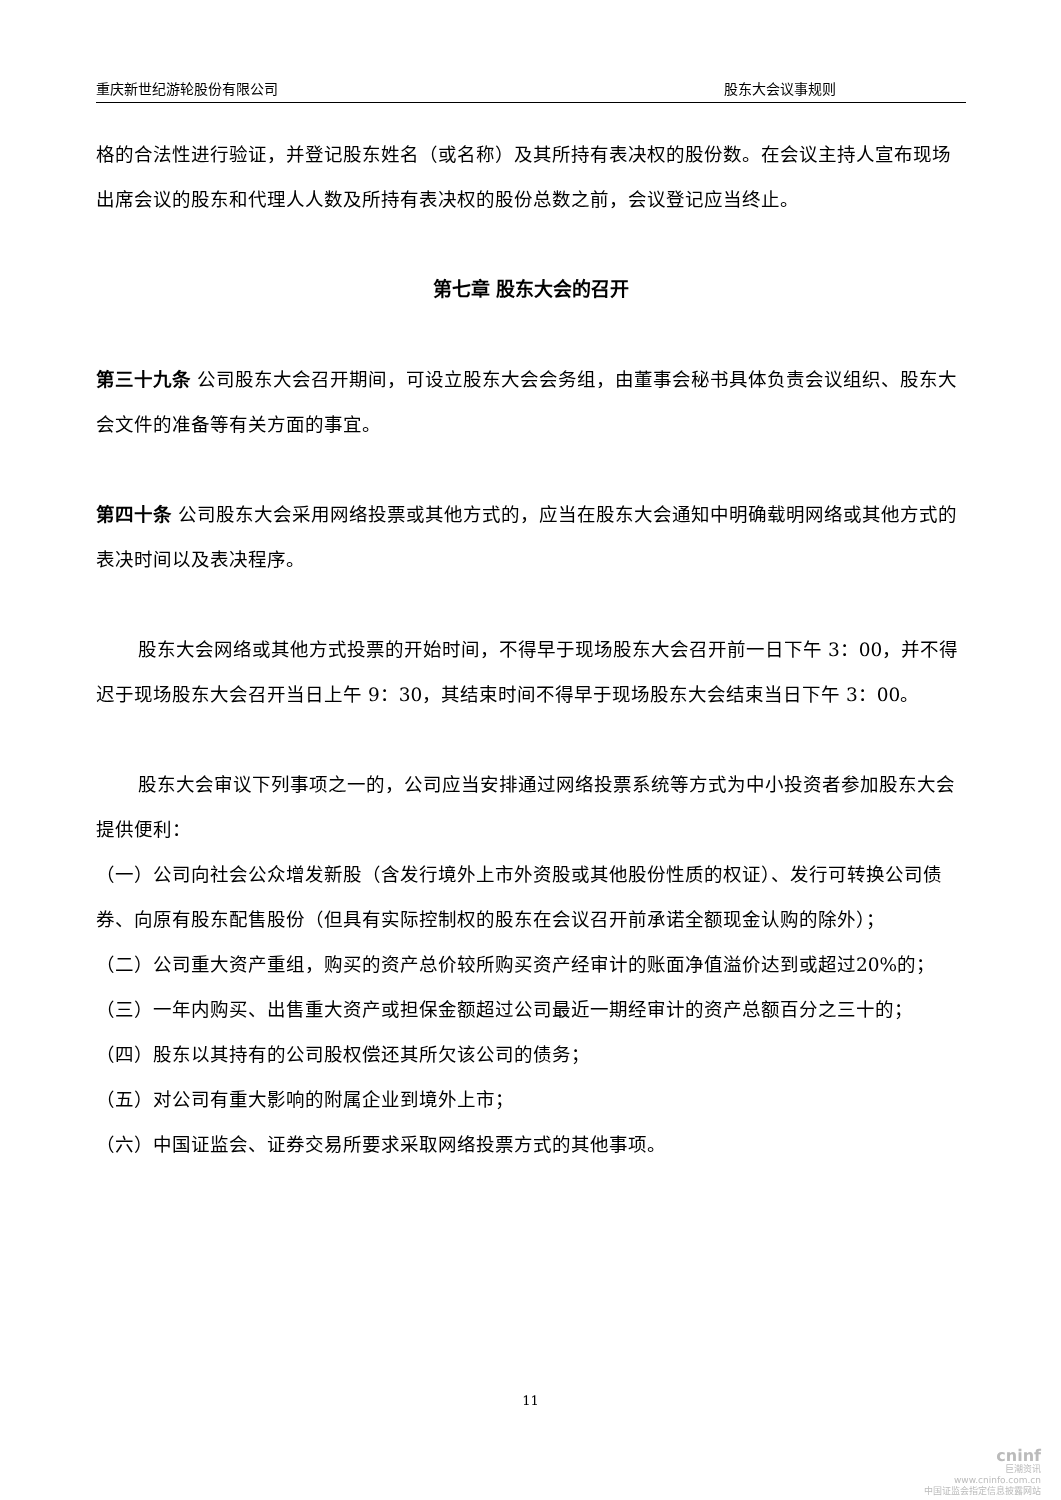重庆新世纪游轮股份有限公司 股东大会议事规则
格的合法性进行验证，并登记股东姓名（或名称）及其所持有表决权的股份数。在会议主持人宣布现场出席会议的股东和代理人人数及所持有表决权的股份总数之前，会议登记应当终止。
第七章 股东大会的召开
第三十九条 公司股东大会召开期间，可设立股东大会会务组，由董事会秘书具体负责会议组织、股东大会文件的准备等有关方面的事宜。
第四十条 公司股东大会采用网络投票或其他方式的，应当在股东大会通知中明确载明网络或其他方式的表决时间以及表决程序。
股东大会网络或其他方式投票的开始时间，不得早于现场股东大会召开前一日下午 3：00，并不得迟于现场股东大会召开当日上午 9：30，其结束时间不得早于现场股东大会结束当日下午 3：00。
股东大会审议下列事项之一的，公司应当安排通过网络投票系统等方式为中小投资者参加股东大会提供便利：
（一）公司向社会公众增发新股（含发行境外上市外资股或其他股份性质的权证）、发行可转换公司债券、向原有股东配售股份（但具有实际控制权的股东在会议召开前承诺全额现金认购的除外）；
（二）公司重大资产重组，购买的资产总价较所购买资产经审计的账面净值溢价达到或超过20%的；
（三）一年内购买、出售重大资产或担保金额超过公司最近一期经审计的资产总额百分之三十的；
（四）股东以其持有的公司股权偿还其所欠该公司的债务；
（五）对公司有重大影响的附属企业到境外上市；
（六）中国证监会、证券交易所要求采取网络投票方式的其他事项。
11
cninf
巨潮资讯
www.cninfo.com.cn
中国证监会指定信息披露网站